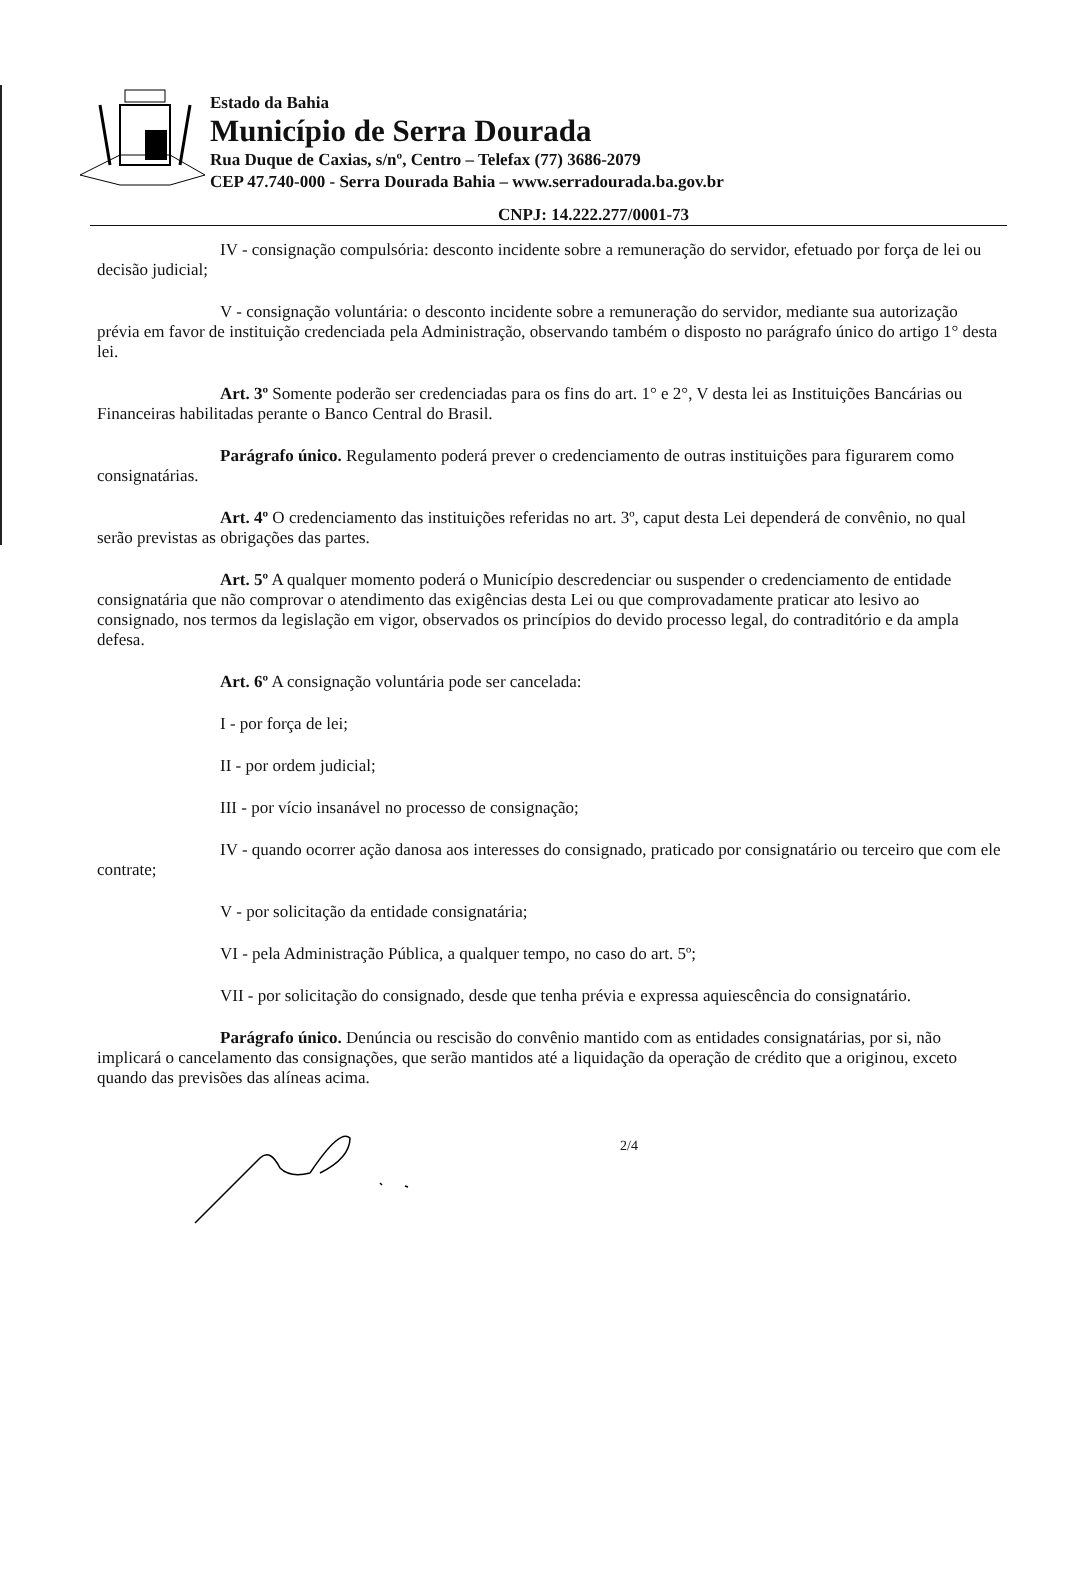Estado da Bahia
Município de Serra Dourada
Rua Duque de Caxias, s/nº, Centro – Telefax (77) 3686-2079
CEP 47.740-000 - Serra Dourada Bahia – www.serradourada.ba.gov.br
CNPJ: 14.222.277/0001-73
IV - consignação compulsória: desconto incidente sobre a remuneração do servidor, efetuado por força de lei ou decisão judicial;
V - consignação voluntária: o desconto incidente sobre a remuneração do servidor, mediante sua autorização prévia em favor de instituição credenciada pela Administração, observando também o disposto no parágrafo único do artigo 1° desta lei.
Art. 3º Somente poderão ser credenciadas para os fins do art. 1° e 2°, V desta lei as Instituições Bancárias ou Financeiras habilitadas perante o Banco Central do Brasil.
Parágrafo único. Regulamento poderá prever o credenciamento de outras instituições para figurarem como consignatárias.
Art. 4º O credenciamento das instituições referidas no art. 3º, caput desta Lei dependerá de convênio, no qual serão previstas as obrigações das partes.
Art. 5º A qualquer momento poderá o Município descredenciar ou suspender o credenciamento de entidade consignatária que não comprovar o atendimento das exigências desta Lei ou que comprovadamente praticar ato lesivo ao consignado, nos termos da legislação em vigor, observados os princípios do devido processo legal, do contraditório e da ampla defesa.
Art. 6º A consignação voluntária pode ser cancelada:
I - por força de lei;
II - por ordem judicial;
III - por vício insanável no processo de consignação;
IV - quando ocorrer ação danosa aos interesses do consignado, praticado por consignatário ou terceiro que com ele contrate;
V - por solicitação da entidade consignatária;
VI - pela Administração Pública, a qualquer tempo, no caso do art. 5º;
VII - por solicitação do consignado, desde que tenha prévia e expressa aquiescência do consignatário.
Parágrafo único. Denúncia ou rescisão do convênio mantido com as entidades consignatárias, por si, não implicará o cancelamento das consignações, que serão mantidos até a liquidação da operação de crédito que a originou, exceto quando das previsões das alíneas acima.
2/4